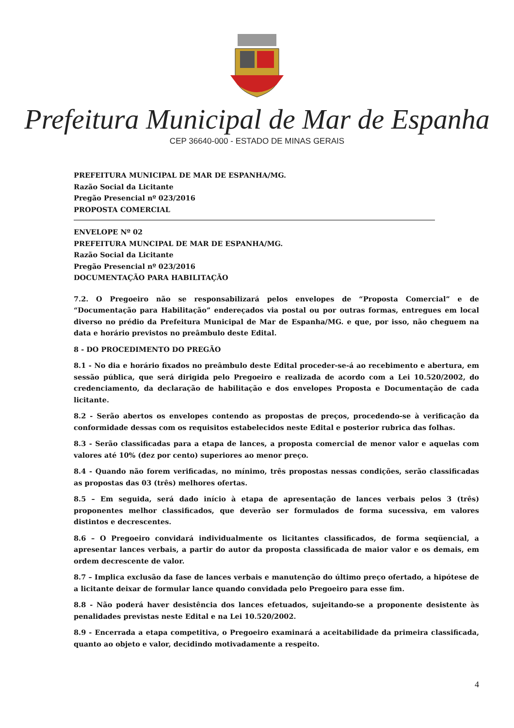Prefeitura Municipal de Mar de Espanha
CEP 36640-000 - ESTADO DE MINAS GERAIS
PREFEITURA MUNICIPAL DE MAR DE ESPANHA/MG.
Razão Social da Licitante
Pregão Presencial nº 023/2016
PROPOSTA COMERCIAL
ENVELOPE Nº 02
PREFEITURA MUNCIPAL DE MAR DE ESPANHA/MG.
Razão Social da Licitante
Pregão Presencial nº 023/2016
DOCUMENTAÇÃO PARA HABILITAÇÃO
7.2. O Pregoeiro não se responsabilizará pelos envelopes de “Proposta Comercial” e de “Documentação para Habilitação” endereçados via postal ou por outras formas, entregues em local diverso no prédio da Prefeitura Municipal de Mar de Espanha/MG. e que, por isso, não cheguem na data e horário previstos no preâmbulo deste Edital.
8 - DO PROCEDIMENTO DO PREGÃO
8.1 - No dia e horário fixados no preâmbulo deste Edital proceder-se-á ao recebimento e abertura, em sessão pública, que será dirigida pelo Pregoeiro e realizada de acordo com a Lei 10.520/2002, do credenciamento, da declaração de habilitação e dos envelopes Proposta e Documentação de cada licitante.
8.2 - Serão abertos os envelopes contendo as propostas de preços, procedendo-se à verificação da conformidade dessas com os requisitos estabelecidos neste Edital e posterior rubrica das folhas.
8.3 - Serão classificadas para a etapa de lances, a proposta comercial de menor valor e aquelas com valores até 10% (dez por cento) superiores ao menor preço.
8.4 - Quando não forem verificadas, no mínimo, três propostas nessas condições, serão classificadas as propostas das 03 (três) melhores ofertas.
8.5 – Em seguida, será dado início à etapa de apresentação de lances verbais pelos 3 (três) proponentes melhor classificados, que deverão ser formulados de forma sucessiva, em valores distintos e decrescentes.
8.6 – O Pregoeiro convidará individualmente os licitantes classificados, de forma seqüencial, a apresentar lances verbais, a partir do autor da proposta classificada de maior valor e os demais, em ordem decrescente de valor.
8.7 – Implica exclusão da fase de lances verbais e manutenção do último preço ofertado, a hipótese de a licitante deixar de formular lance quando convidada pelo Pregoeiro para esse fim.
8.8 - Não poderá haver desistência dos lances efetuados, sujeitando-se a proponente desistente às penalidades previstas neste Edital e na Lei 10.520/2002.
8.9 - Encerrada a etapa competitiva, o Pregoeiro examinará a aceitabilidade da primeira classificada, quanto ao objeto e valor, decidindo motivadamente a respeito.
4